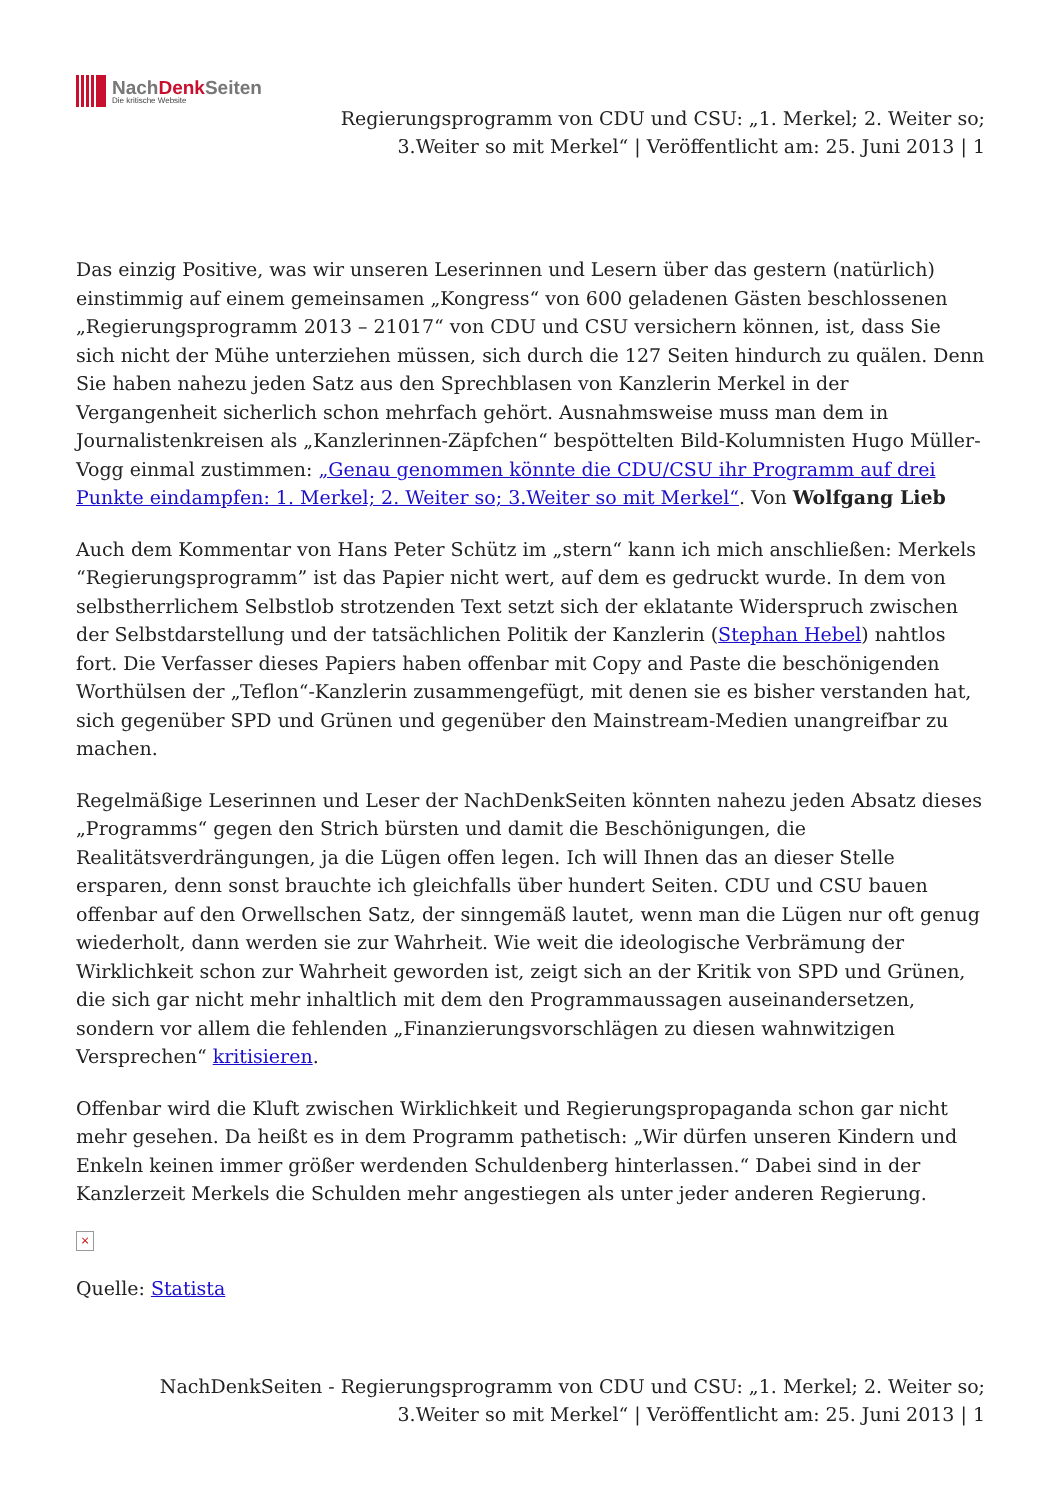NachDenk Seiten
Die kritische Website
Regierungsprogramm von CDU und CSU: „1. Merkel; 2. Weiter so;
3.Weiter so mit Merkel“ | Veröffentlicht am: 25. Juni 2013 | 1
Das einzig Positive, was wir unseren Leserinnen und Lesern über das gestern (natürlich) einstimmig auf einem gemeinsamen „Kongress“ von 600 geladenen Gästen beschlossenen „Regierungsprogramm 2013 – 21017“ von CDU und CSU versichern können, ist, dass Sie sich nicht der Mühe unterziehen müssen, sich durch die 127 Seiten hindurch zu quälen. Denn Sie haben nahezu jeden Satz aus den Sprechblasen von Kanzlerin Merkel in der Vergangenheit sicherlich schon mehrfach gehört. Ausnahmsweise muss man dem in Journalistenkreisen als „Kanzlerinnen-Zäpfchen“ bespöttelten Bild-Kolumnisten Hugo Müller-Vogg einmal zustimmen: „Genau genommen könnte die CDU/CSU ihr Programm auf drei Punkte eindampfen: 1. Merkel; 2. Weiter so; 3.Weiter so mit Merkel“. Von Wolfgang Lieb
Auch dem Kommentar von Hans Peter Schütz im „stern“ kann ich mich anschließen: Merkels “Regierungsprogramm” ist das Papier nicht wert, auf dem es gedruckt wurde. In dem von selbstherrlichem Selbstlob strotzenden Text setzt sich der eklatante Widerspruch zwischen der Selbstdarstellung und der tatsächlichen Politik der Kanzlerin (Stephan Hebel) nahtlos fort. Die Verfasser dieses Papiers haben offenbar mit Copy and Paste die beschönigenden Worthülsen der „Teflon“-Kanzlerin zusammengefügt, mit denen sie es bisher verstanden hat, sich gegenüber SPD und Grünen und gegenüber den Mainstream-Medien unangreifbar zu machen.
Regelmäßige Leserinnen und Leser der NachDenkSeiten könnten nahezu jeden Absatz dieses „Programms“ gegen den Strich bürsten und damit die Beschönigungen, die Realitätsverdrängungen, ja die Lügen offen legen. Ich will Ihnen das an dieser Stelle ersparen, denn sonst brauchte ich gleichfalls über hundert Seiten. CDU und CSU bauen offenbar auf den Orwellschen Satz, der sinngemäß lautet, wenn man die Lügen nur oft genug wiederholt, dann werden sie zur Wahrheit. Wie weit die ideologische Verbrämung der Wirklichkeit schon zur Wahrheit geworden ist, zeigt sich an der Kritik von SPD und Grünen, die sich gar nicht mehr inhaltlich mit dem den Programmaussagen auseinandersetzen, sondern vor allem die fehlenden „Finanzierungsvorschlägen zu diesen wahnwitzigen Versprechen“ kritisieren.
Offenbar wird die Kluft zwischen Wirklichkeit und Regierungspropaganda schon gar nicht mehr gesehen. Da heißt es in dem Programm pathetisch: „Wir dürfen unseren Kindern und Enkeln keinen immer größer werdenden Schuldenberg hinterlassen.“ Dabei sind in der Kanzlerzeit Merkels die Schulden mehr angestiegen als unter jeder anderen Regierung.
×
Quelle: Statista
NachDenkSeiten - Regierungsprogramm von CDU und CSU: „1. Merkel; 2. Weiter so;
3.Weiter so mit Merkel“ | Veröffentlicht am: 25. Juni 2013 | 1